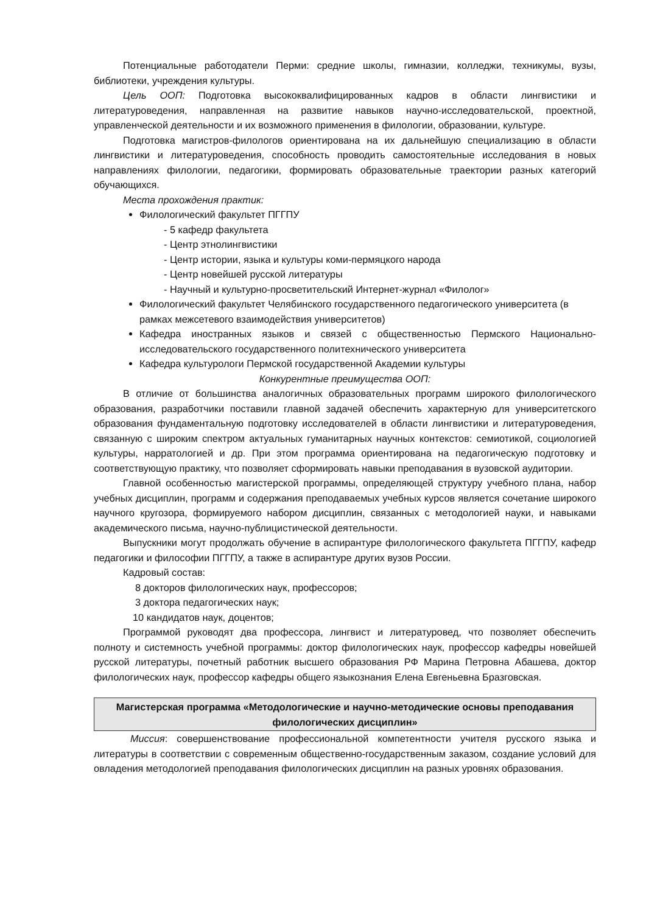Потенциальные работодатели Перми: средние школы, гимназии, колледжи, техникумы, вузы, библиотеки, учреждения культуры.
Цель ООП: Подготовка высококвалифицированных кадров в области лингвистики и литературоведения, направленная на развитие навыков научно-исследовательской, проектной, управленческой деятельности и их возможного применения в филологии, образовании, культуре.
Подготовка магистров-филологов ориентирована на их дальнейшую специализацию в области лингвистики и литературоведения, способность проводить самостоятельные исследования в новых направлениях филологии, педагогики, формировать образовательные траектории разных категорий обучающихся.
Места прохождения практик:
Филологический факультет ПГГПУ
- 5 кафедр факультета
- Центр этнолингвистики
- Центр истории, языка и культуры коми-пермяцкого народа
- Центр новейшей русской литературы
- Научный и культурно-просветительский Интернет-журнал «Филолог»
Филологический факультет Челябинского государственного педагогического университета (в рамках межсетевого взаимодействия университетов)
Кафедра иностранных языков и связей с общественностью Пермского Национально-исследовательского государственного политехнического университета
Кафедра культурологи Пермской государственной Академии культуры
Конкурентные преимущества ООП:
В отличие от большинства аналогичных образовательных программ широкого филологического образования, разработчики поставили главной задачей обеспечить характерную для университетского образования фундаментальную подготовку исследователей в области лингвистики и литературоведения, связанную с широким спектром актуальных гуманитарных научных контекстов: семиотикой, социологией культуры, нарратологией и др. При этом программа ориентирована на педагогическую подготовку и соответствующую практику, что позволяет сформировать навыки преподавания в вузовской аудитории.
Главной особенностью магистерской программы, определяющей структуру учебного плана, набор учебных дисциплин, программ и содержания преподаваемых учебных курсов является сочетание широкого научного кругозора, формируемого набором дисциплин, связанных с методологией науки, и навыками академического письма, научно-публицистической деятельности.
Выпускники могут продолжать обучение в аспирантуре филологического факультета ПГГПУ, кафедр педагогики и философии ПГГПУ, а также в аспирантуре других вузов России.
Кадровый состав:
8 докторов филологических наук, профессоров;
3 доктора педагогических наук;
10 кандидатов наук, доцентов;
Программой руководят два профессора, лингвист и литературовед, что позволяет обеспечить полноту и системность учебной программы: доктор филологических наук, профессор кафедры новейшей русской литературы, почетный работник высшего образования РФ Марина Петровна Абашева, доктор филологических наук, профессор кафедры общего языкознания Елена Евгеньевна Бразговская.
Магистерская программа «Методологические и научно-методические основы преподавания филологических дисциплин»
Миссия: совершенствование профессиональной компетентности учителя русского языка и литературы в соответствии с современным общественно-государственным заказом, создание условий для овладения методологией преподавания филологических дисциплин на разных уровнях образования.